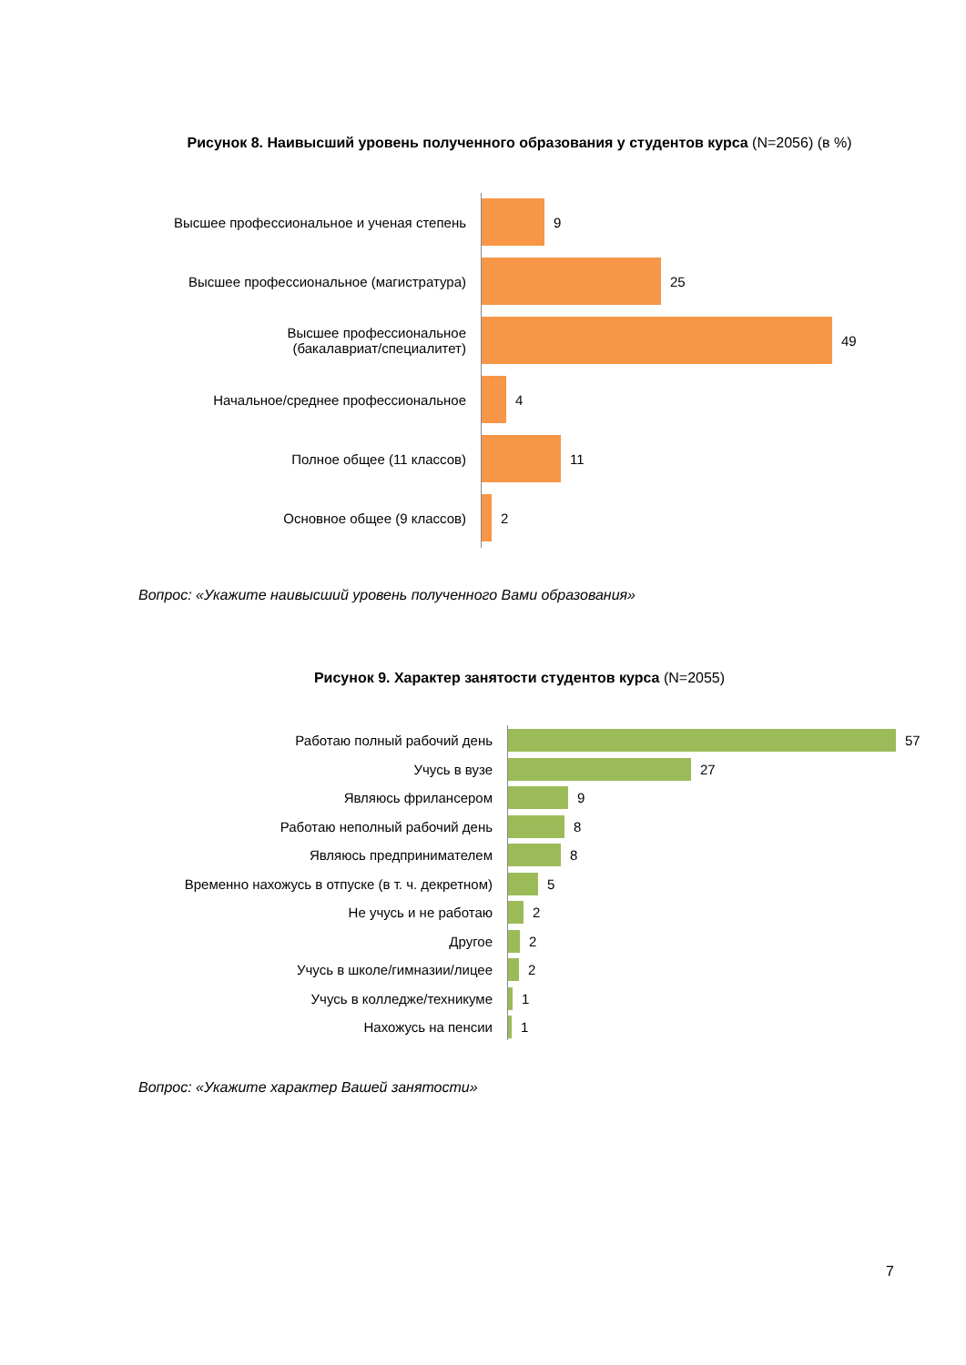Рисунок 8. Наивысший уровень полученного образования у студентов курса (N=2056) (в %)
Высшее профессиональное и ученая степень 9
Высшее профессиональное (магистратура) 25
Высшее профессиональное
(бакалавриат/специалитет)
49
Начальное/среднее профессиональное 4
Полное общее (11 классов) 11
Основное общее (9 классов) 2
Вопрос: «Укажите наивысший уровень полученного Вами образования»
Рисунок 9. Характер занятости студентов курса (N=2055)
Работаю полный рабочий день 57
Учусь в вузе 27
Являюсь фрилансером 9
Работаю неполный рабочий день 8
Являюсь предпринимателем 8
Временно нахожусь в отпуске (в т. ч. декретном)
5
Не учусь и не работаю 2
Другое 2
Учусь в школе/гимназии/лицее 2
Учусь в колледже/техникуме 1
Нахожусь на пенсии 1
Вопрос: «Укажите характер Вашей занятости»
7